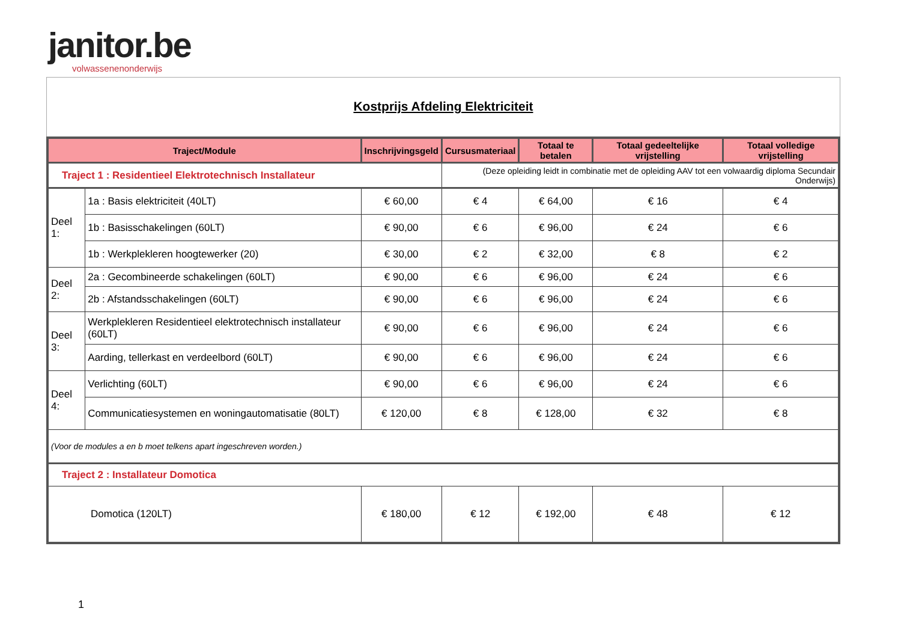janitor.be
volwassenenonderwijs
Kostprijs Afdeling Elektriciteit
| Traject/Module | | Inschrijvingsgeld | Cursusmateriaal | Totaal te betalen | Totaal gedeeltelijke vrijstelling | Totaal volledige vrijstelling |
| --- | --- | --- | --- | --- | --- | --- |
| Traject 1 : Residentieel Elektrotechnisch Installateur | | | (Deze opleiding leidt in combinatie met de opleiding AAV tot een volwaardig diploma Secundair Onderwijs) | | | |
| Deel 1: | 1a : Basis elektriciteit (40LT) | € 60,00 | € 4 | € 64,00 | € 16 | € 4 |
| | 1b : Basisschakelingen (60LT) | € 90,00 | € 6 | € 96,00 | € 24 | € 6 |
| | 1b : Werkplekleren hoogtewerker (20) | € 30,00 | € 2 | € 32,00 | € 8 | € 2 |
| Deel 2: | 2a : Gecombineerde schakelingen (60LT) | € 90,00 | € 6 | € 96,00 | € 24 | € 6 |
| | 2b : Afstandsschakelingen (60LT) | € 90,00 | € 6 | € 96,00 | € 24 | € 6 |
| Deel 3: | Werkplekleren Residentieel elektrotechnisch installateur (60LT) | € 90,00 | € 6 | € 96,00 | € 24 | € 6 |
| | Aarding, tellerkast en verdeelbord (60LT) | € 90,00 | € 6 | € 96,00 | € 24 | € 6 |
| Deel 4: | Verlichting (60LT) | € 90,00 | € 6 | € 96,00 | € 24 | € 6 |
| | Communicatiesystemen en woningautomatisatie (80LT) | € 120,00 | € 8 | € 128,00 | € 32 | € 8 |
| (Voor de modules a en b moet telkens apart ingeschreven worden.) | | | | | | |
| Traject 2 : Installateur Domotica | | | | | | |
| Domotica (120LT) | | € 180,00 | € 12 | € 192,00 | € 48 | € 12 |
1